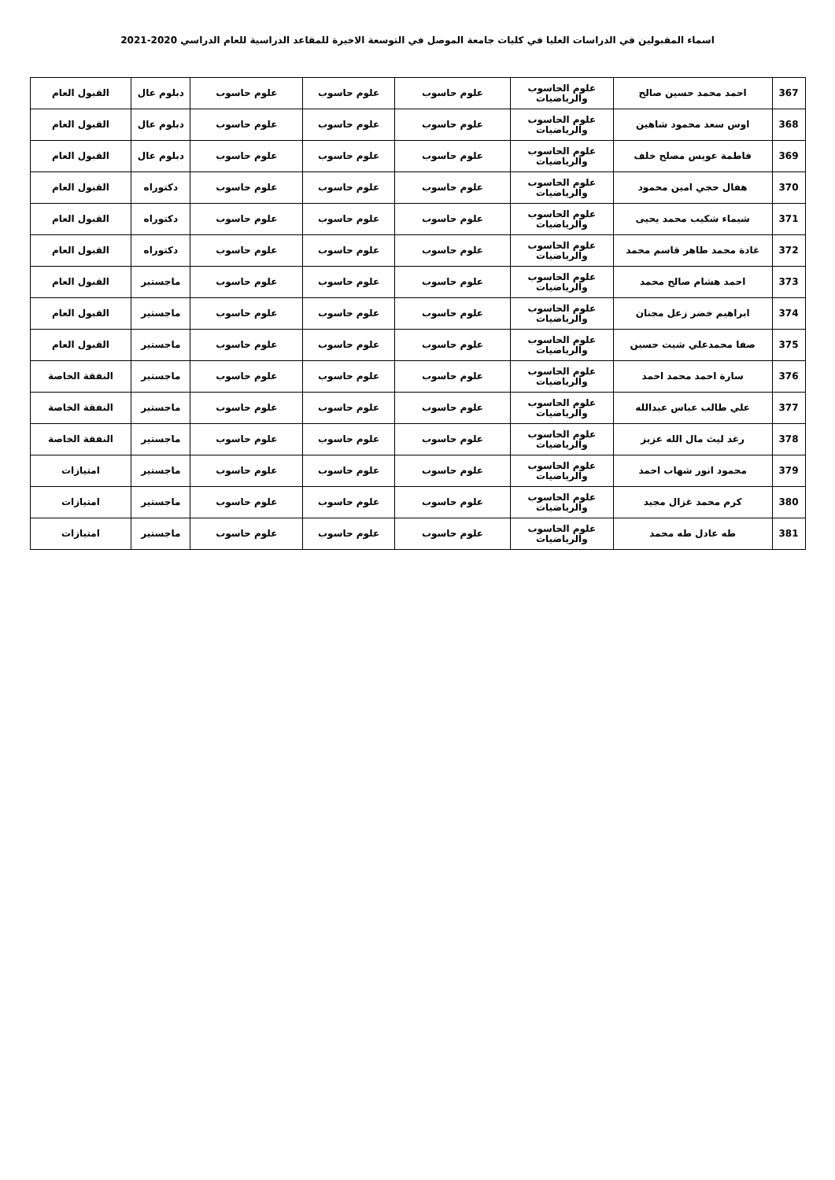اسماء المقبولين في الدراسات العليا في كليات جامعة الموصل في التوسعة الاخيرة للمقاعد الدراسية للعام الدراسي 2020-2021
| 367 | احمد محمد حسين صالح | علوم الحاسوب والرياضيات | علوم حاسوب | علوم حاسوب | علوم حاسوب | دبلوم عال | القبول العام |
| 368 | اوس سعد محمود شاهين | علوم الحاسوب والرياضيات | علوم حاسوب | علوم حاسوب | علوم حاسوب | دبلوم عال | القبول العام |
| 369 | فاطمة عويس مصلح خلف | علوم الحاسوب والرياضيات | علوم حاسوب | علوم حاسوب | علوم حاسوب | دبلوم عال | القبول العام |
| 370 | هفال حجي امين محمود | علوم الحاسوب والرياضيات | علوم حاسوب | علوم حاسوب | علوم حاسوب | دكتوراه | القبول العام |
| 371 | شيماء شكيب محمد يحيى | علوم الحاسوب والرياضيات | علوم حاسوب | علوم حاسوب | علوم حاسوب | دكتوراه | القبول العام |
| 372 | غادة محمد طاهر قاسم محمد | علوم الحاسوب والرياضيات | علوم حاسوب | علوم حاسوب | علوم حاسوب | دكتوراه | القبول العام |
| 373 | احمد هشام صالح محمد | علوم الحاسوب والرياضيات | علوم حاسوب | علوم حاسوب | علوم حاسوب | ماجستير | القبول العام |
| 374 | ابراهيم خضر زعل مجنان | علوم الحاسوب والرياضيات | علوم حاسوب | علوم حاسوب | علوم حاسوب | ماجستير | القبول العام |
| 375 | صفا محمدعلي شيت حسين | علوم الحاسوب والرياضيات | علوم حاسوب | علوم حاسوب | علوم حاسوب | ماجستير | القبول العام |
| 376 | سارة احمد محمد احمد | علوم الحاسوب والرياضيات | علوم حاسوب | علوم حاسوب | علوم حاسوب | ماجستير | النفقة الخاصة |
| 377 | علي طالب عباس عبدالله | علوم الحاسوب والرياضيات | علوم حاسوب | علوم حاسوب | علوم حاسوب | ماجستير | النفقة الخاصة |
| 378 | رغد ليث مال الله عزيز | علوم الحاسوب والرياضيات | علوم حاسوب | علوم حاسوب | علوم حاسوب | ماجستير | النفقة الخاصة |
| 379 | محمود انور شهاب احمد | علوم الحاسوب والرياضيات | علوم حاسوب | علوم حاسوب | علوم حاسوب | ماجستير | امتيازات |
| 380 | كرم محمد غزال مجيد | علوم الحاسوب والرياضيات | علوم حاسوب | علوم حاسوب | علوم حاسوب | ماجستير | امتيازات |
| 381 | طه عادل طه محمد | علوم الحاسوب والرياضيات | علوم حاسوب | علوم حاسوب | علوم حاسوب | ماجستير | امتيازات |